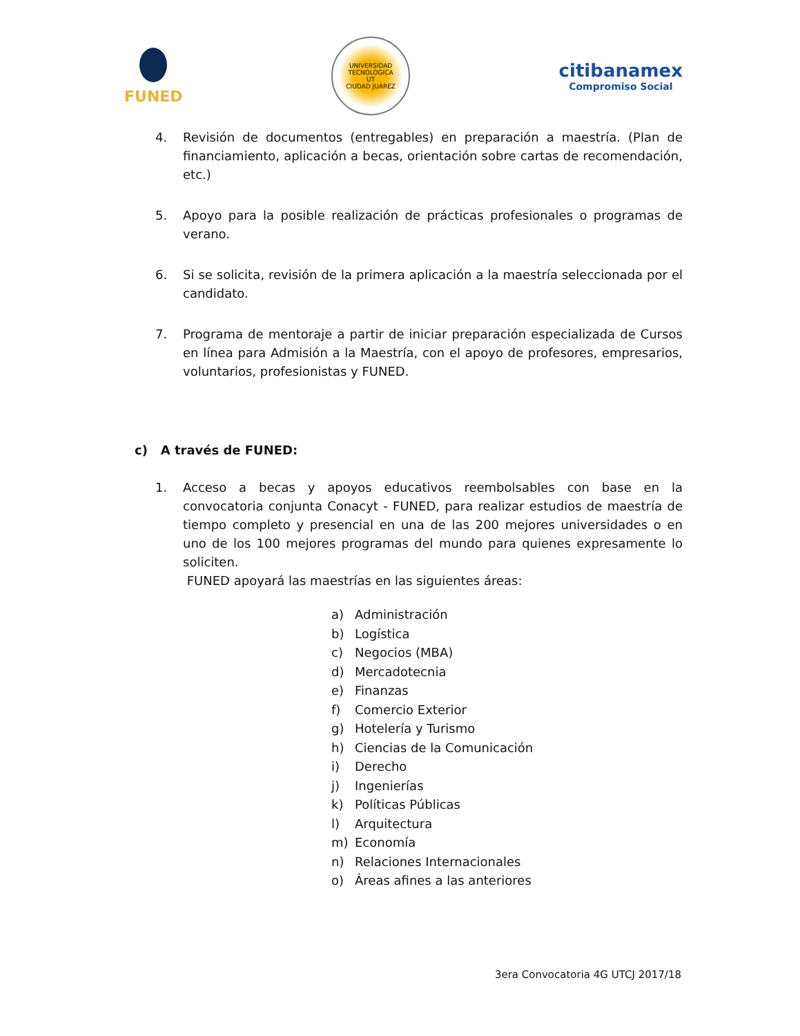FUNED
UNIVERSIDAD TECNOLÓGICA
UT
CIUDAD JUÁREZ
citibanamex
Compromiso Social
4. Revisión de documentos (entregables) en preparación a maestría. (Plan de financiamiento, aplicación a becas, orientación sobre cartas de recomendación, etc.)
5. Apoyo para la posible realización de prácticas profesionales o programas de verano.
6. Si se solicita, revisión de la primera aplicación a la maestría seleccionada por el candidato.
7. Programa de mentoraje a partir de iniciar preparación especializada de Cursos en línea para Admisión a la Maestría, con el apoyo de profesores, empresarios, voluntarios, profesionistas y FUNED.
c) A través de FUNED:
1. Acceso a becas y apoyos educativos reembolsables con base en la convocatoria conjunta Conacyt - FUNED, para realizar estudios de maestría de tiempo completo y presencial en una de las 200 mejores universidades o en uno de los 100 mejores programas del mundo para quienes expresamente lo soliciten.
FUNED apoyará las maestrías en las siguientes áreas:
a) Administración
b) Logística
c) Negocios (MBA)
d) Mercadotecnia
e) Finanzas
f) Comercio Exterior
g) Hotelería y Turismo
h) Ciencias de la Comunicación
i) Derecho
j) Ingenierías
k) Políticas Públicas
l) Arquitectura
m) Economía
n) Relaciones Internacionales
o) Áreas afines a las anteriores
3era Convocatoria 4G UTCJ 2017/18